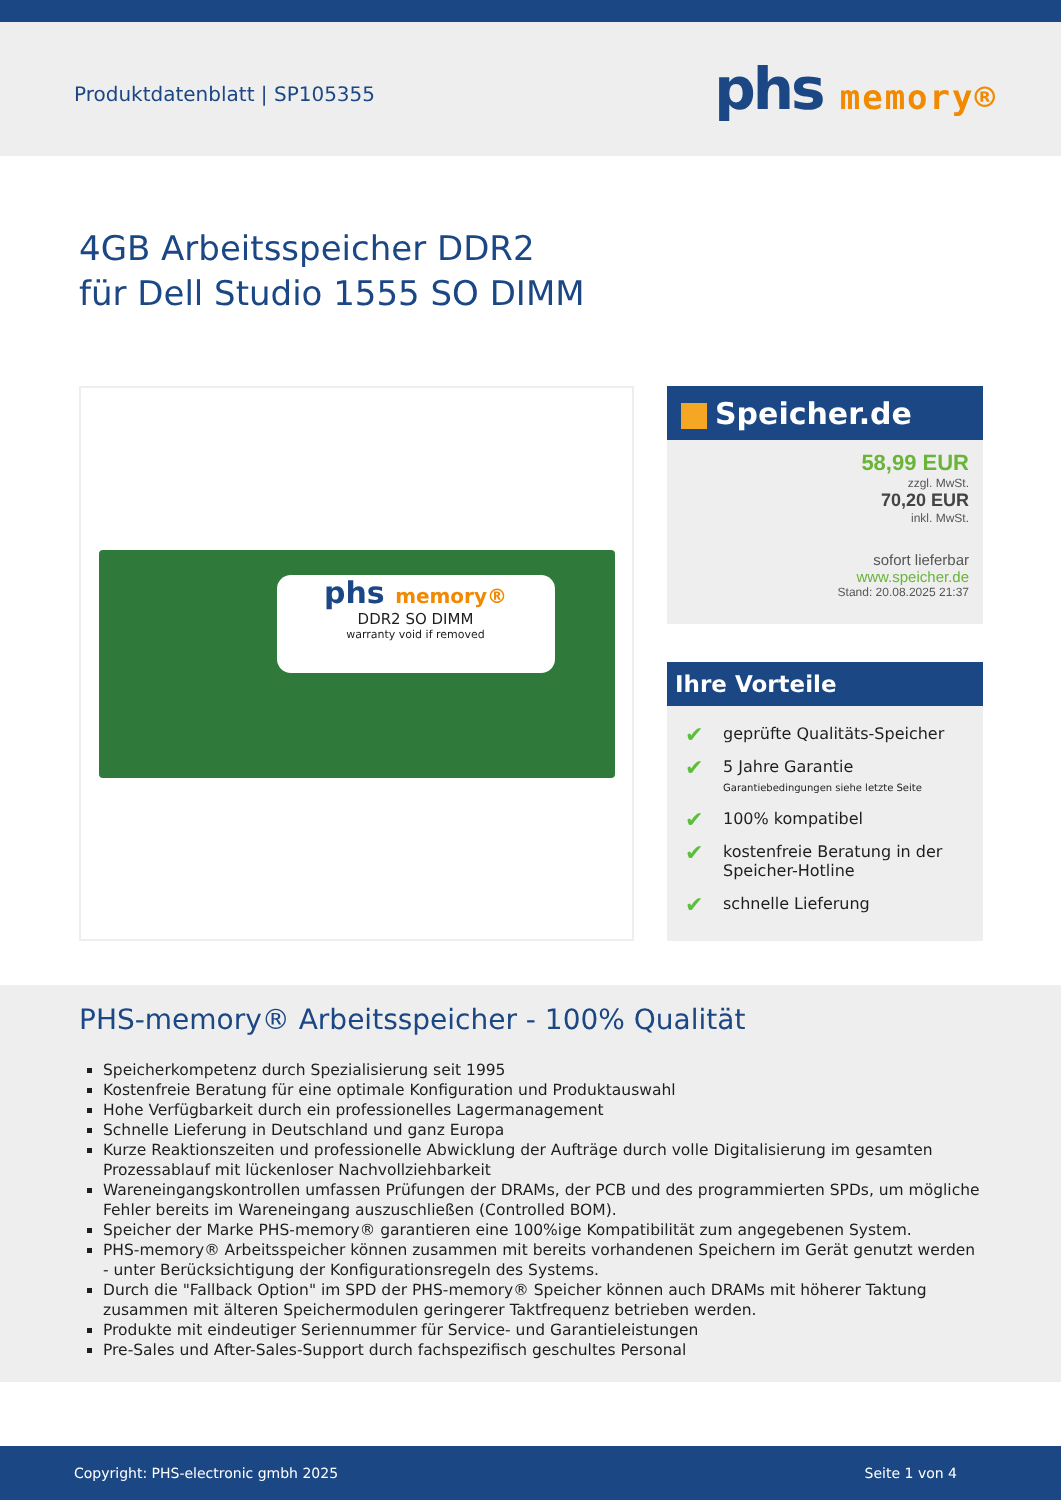Produktdatenblatt | SP105355
phs memory®
4GB Arbeitsspeicher DDR2
für Dell Studio 1555 SO DIMM
phs memory®
DDR2 SO DIMM
warranty void if removed
Speicher.de
58,99 EUR
zzgl. MwSt.
70,20 EUR
inkl. MwSt.
sofort lieferbar
www.speicher.de
Stand: 20.08.2025 21:37
Ihre Vorteile
✔ geprüfte Qualitäts-Speicher
✔ 5 Jahre Garantie
Garantiebedingungen siehe letzte Seite
✔ 100% kompatibel
✔ kostenfreie Beratung in der Speicher-Hotline
✔ schnelle Lieferung
PHS-memory® Arbeitsspeicher - 100% Qualität
Speicherkompetenz durch Spezialisierung seit 1995
Kostenfreie Beratung für eine optimale Konfiguration und Produktauswahl
Hohe Verfügbarkeit durch ein professionelles Lagermanagement
Schnelle Lieferung in Deutschland und ganz Europa
Kurze Reaktionszeiten und professionelle Abwicklung der Aufträge durch volle Digitalisierung im gesamten Prozessablauf mit lückenloser Nachvollziehbarkeit
Wareneingangskontrollen umfassen Prüfungen der DRAMs, der PCB und des programmierten SPDs, um mögliche Fehler bereits im Wareneingang auszuschließen (Controlled BOM).
Speicher der Marke PHS-memory® garantieren eine 100%ige Kompatibilität zum angegebenen System.
PHS-memory® Arbeitsspeicher können zusammen mit bereits vorhandenen Speichern im Gerät genutzt werden - unter Berücksichtigung der Konfigurationsregeln des Systems.
Durch die "Fallback Option" im SPD der PHS-memory® Speicher können auch DRAMs mit höherer Taktung zusammen mit älteren Speichermodulen geringerer Taktfrequenz betrieben werden.
Produkte mit eindeutiger Seriennummer für Service- und Garantieleistungen
Pre-Sales und After-Sales-Support durch fachspezifisch geschultes Personal
Copyright: PHS-electronic gmbh 2025 Seite 1 von 4